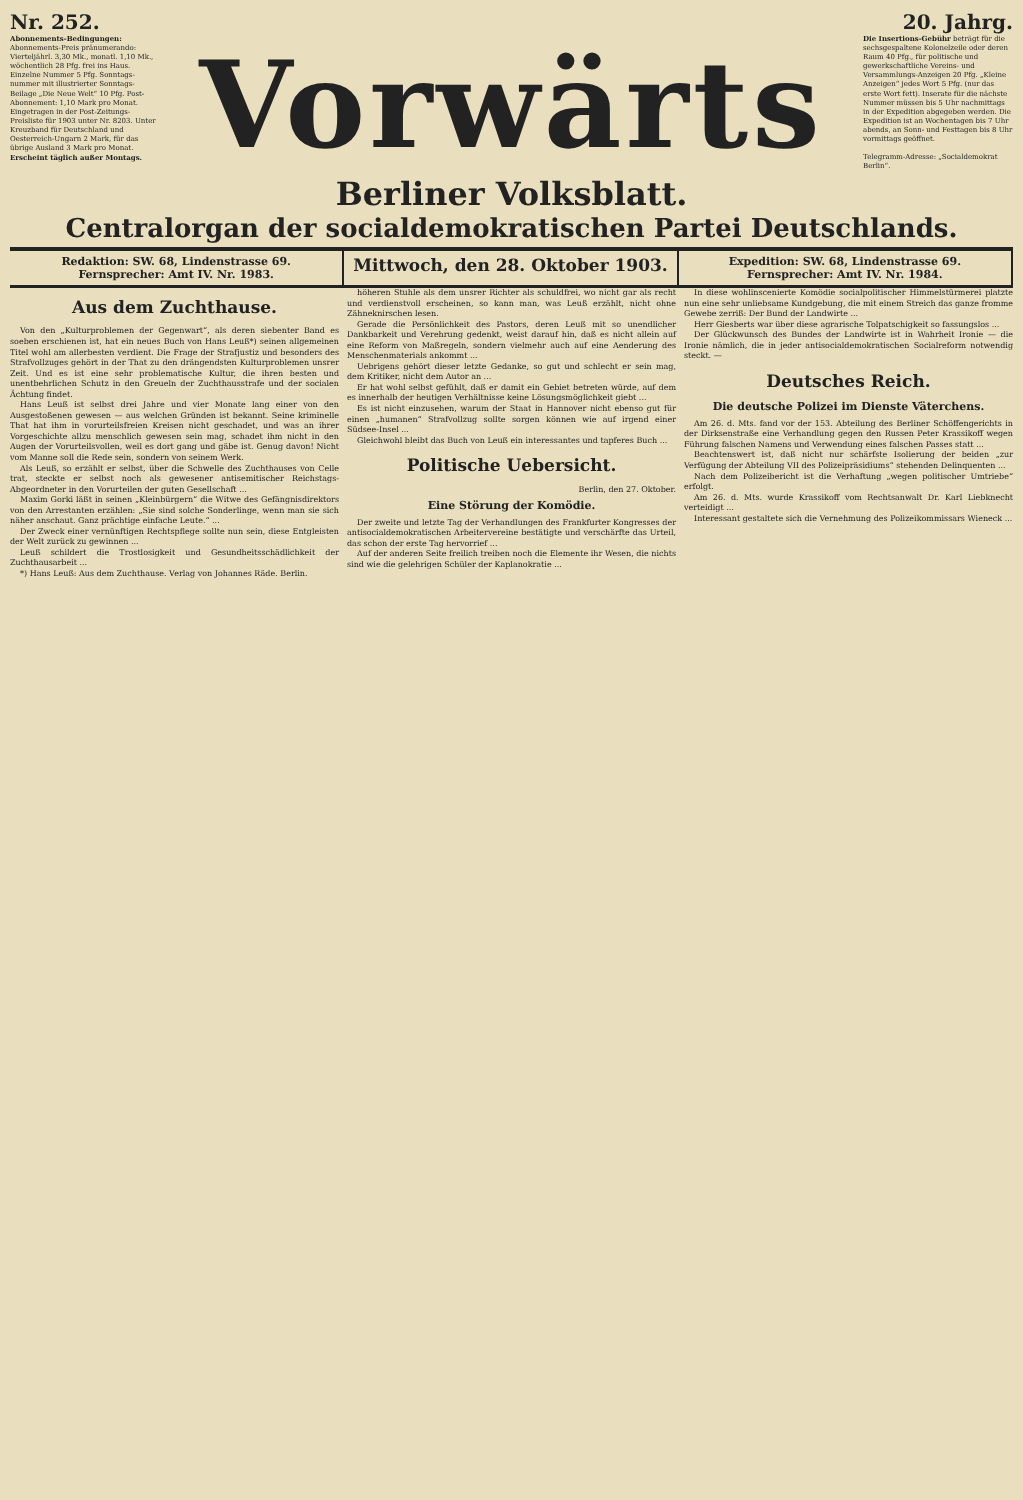Nr. 252. 20. Jahrg.
Abonnements-Bedingungen: Abonnements-Preis pränumerando: Vierteljährl. 3,30 Mk., monatl. 1,10 Mk., wöchentlich 28 Pfg. frei ins Haus. Einzelne Nummer 5 Pfg. Sonntags-nummer mit illustrierter Sonntags-Beilage „Die Neue Welt“ 10 Pfg. Post-Abonnement: 1,10 Mark pro Monat. Eingetragen in der Post-Zeitungs-Preisliste für 1903 unter Nr. 8203. Unter Kreuzband für Deutschland und Oesterreich-Ungarn 2 Mark, für das übrige Ausland 3 Mark pro Monat.
Erscheint täglich außer Montags.
Vorwärts
Berliner Volksblatt.
Die Insertions-Gebühr beträgt für die sechsgespaltene Kolonelzeile oder deren Raum 40 Pfg., für politische und gewerkschaftliche Vereins- und Versammlungs-Anzeigen 20 Pfg. „Kleine Anzeigen“ jedes Wort 5 Pfg. (nur das erste Wort fett). Inserate für die nächste Nummer müssen bis 5 Uhr nachmittags in der Expedition abgegeben werden. Die Expedition ist an Wochentagen bis 7 Uhr abends, an Sonn- und Festtagen bis 8 Uhr vormittags geöffnet.
Telegramm-Adresse: „Socialdemokrat Berlin“.
Centralorgan der socialdemokratischen Partei Deutschlands.
Redaktion: SW. 68, Lindenstrasse 69.
Fernsprecher: Amt IV. Nr. 1983.
Mittwoch, den 28. Oktober 1903.
Expedition: SW. 68, Lindenstrasse 69.
Fernsprecher: Amt IV. Nr. 1984.
Aus dem Zuchthause.
Von den „Kulturproblemen der Gegenwart“, als deren siebenter Band es soeben erschienen ist, hat ein neues Buch von Hans Leuß*) seinen allgemeinen Titel wohl am allerbesten verdient. Die Frage der Strafjustiz und besonders des Strafvollzuges gehört in der That zu den drängendsten Kulturproblemen unsrer Zeit. Und es ist eine sehr problematische Kultur, die ihren besten und unentbehrlichen Schutz in den Greueln der Zuchthausstrafe und der socialen Ächtung findet.
Hans Leuß ist selbst drei Jahre und vier Monate lang einer von den Ausgestoßenen gewesen — aus welchen Gründen ist bekannt. Seine kriminelle That hat ihm in vorurteilsfreien Kreisen nicht geschadet, und was an ihrer Vorgeschichte allzu menschlich gewesen sein mag, schadet ihm nicht in den Augen der Vorurteilsvollen, weil es dort gang und gäbe ist. Genug davon! Nicht vom Manne soll die Rede sein, sondern von seinem Werk.
Als Leuß, so erzählt er selbst, über die Schwelle des Zuchthauses von Celle trat, steckte er selbst noch als gewesener antisemitischer Reichstags-Abgeordneter in den Vorurteilen der guten Gesellschaft ...
Maxim Gorki läßt in seinen „Kleinbürgern“ die Witwe des Gefängnisdirektors von den Arrestanten erzählen: „Sie sind solche Sonderlinge, wenn man sie sich näher anschaut. Ganz prächtige einfache Leute.“ ...
Der Zweck einer vernünftigen Rechtspflege sollte nun sein, diese Entgleisten der Welt zurück zu gewinnen ...
Leuß schildert die Trostlosigkeit und Gesundheitsschädlichkeit der Zuchthausarbeit ...
*) Hans Leuß: Aus dem Zuchthause. Verlag von Johannes Räde. Berlin.
höheren Stuhle als dem unsrer Richter als schuldfrei, wo nicht gar als recht und verdienstvoll erscheinen, so kann man, was Leuß erzählt, nicht ohne Zähneknirschen lesen.
Gerade die Persönlichkeit des Pastors, deren Leuß mit so unendlicher Dankbarkeit und Verehrung gedenkt, weist darauf hin, daß es nicht allein auf eine Reform von Maßregeln, sondern vielmehr auch auf eine Aenderung des Menschenmaterials ankommt ...
Uebrigens gehört dieser letzte Gedanke, so gut und schlecht er sein mag, dem Kritiker, nicht dem Autor an ...
Er hat wohl selbst gefühlt, daß er damit ein Gebiet betreten würde, auf dem es innerhalb der heutigen Verhältnisse keine Lösungsmöglichkeit giebt ...
Es ist nicht einzusehen, warum der Staat in Hannover nicht ebenso gut für einen „humanen“ Strafvollzug sollte sorgen können wie auf irgend einer Südsee-Insel ...
Gleichwohl bleibt das Buch von Leuß ein interessantes und tapferes Buch ...
Politische Uebersicht.
Berlin, den 27. Oktober.
Eine Störung der Komödie.
Der zweite und letzte Tag der Verhandlungen des Frankfurter Kongresses der antisocialdemokratischen Arbeitervereine bestätigte und verschärfte das Urteil, das schon der erste Tag hervorrief ...
Auf der anderen Seite freilich treiben noch die Elemente ihr Wesen, die nichts sind wie die gelehrigen Schüler der Kaplanokratie ...
In diese wohlinscenierte Komödie socialpolitischer Himmelstürmerei platzte nun eine sehr unliebsame Kundgebung, die mit einem Streich das ganze fromme Gewebe zerriß: Der Bund der Landwirte ...
Herr Giesberts war über diese agrarische Tolpatschigkeit so fassungslos ...
Der Glückwunsch des Bundes der Landwirte ist in Wahrheit Ironie — die Ironie nämlich, die in jeder antisocialdemokratischen Socialreform notwendig steckt. —
Deutsches Reich.
Die deutsche Polizei im Dienste Väterchens.
Am 26. d. Mts. fand vor der 153. Abteilung des Berliner Schöffengerichts in der Dirksenstraße eine Verhandlung gegen den Russen Peter Krassikoff wegen Führung falschen Namens und Verwendung eines falschen Passes statt ...
Beachtenswert ist, daß nicht nur schärfste Isolierung der beiden „zur Verfügung der Abteilung VII des Polizeipräsidiums“ stehenden Delinquenten ...
Nach dem Polizeibericht ist die Verhaftung „wegen politischer Umtriebe“ erfolgt.
Am 26. d. Mts. wurde Krassikoff vom Rechtsanwalt Dr. Karl Liebknecht verteidigt ...
Interessant gestaltete sich die Vernehmung des Polizeikommissars Wieneck ...